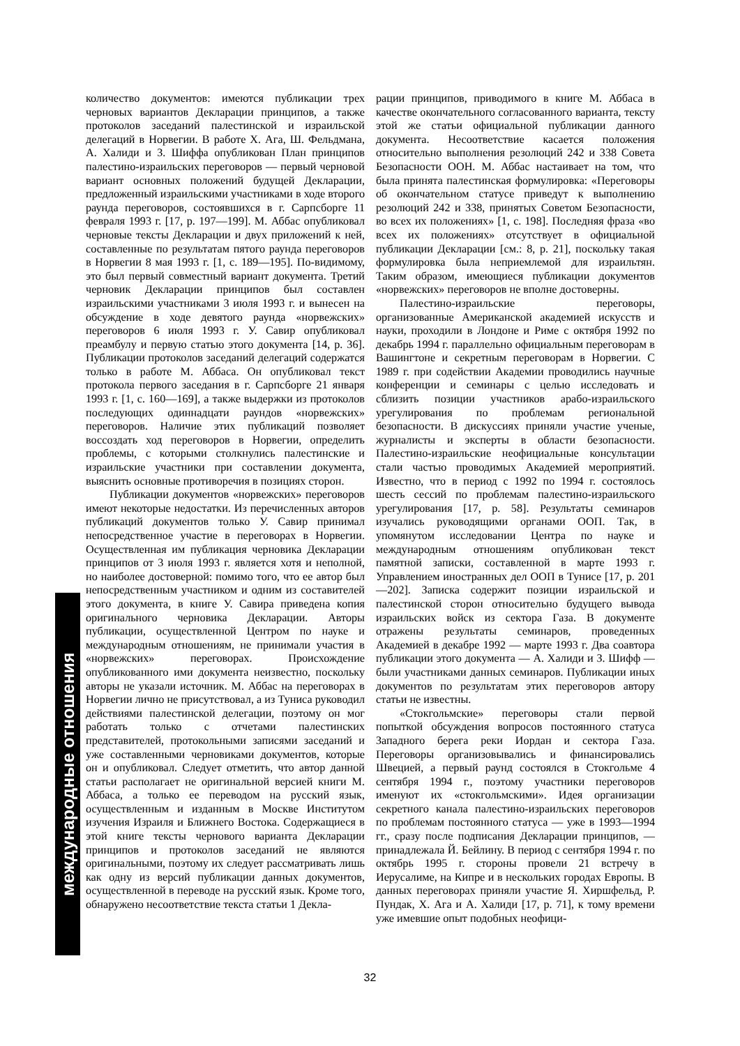количество документов: имеются публикации трех черновых вариантов Декларации принципов, а также протоколов заседаний палестинской и израильской делегаций в Норвегии. В работе Х. Ага, Ш. Фельдмана, А. Халиди и З. Шиффа опубликован План принципов палестино-израильских переговоров — первый черновой вариант основных положений будущей Декларации, предложенный израильскими участниками в ходе второго раунда переговоров, состоявшихся в г. Сарпсборге 11 февраля 1993 г. [17, р. 197—199]. М. Аббас опубликовал черновые тексты Декларации и двух приложений к ней, составленные по результатам пятого раунда переговоров в Норвегии 8 мая 1993 г. [1, с. 189—195]. По-видимому, это был первый совместный вариант документа. Третий черновик Декларации принципов был составлен израильскими участниками 3 июля 1993 г. и вынесен на обсуждение в ходе девятого раунда «норвежских» переговоров 6 июля 1993 г. У. Савир опубликовал преамбулу и первую статью этого документа [14, р. 36]. Публикации протоколов заседаний делегаций содержатся только в работе М. Аббаса. Он опубликовал текст протокола первого заседания в г. Сарпсборге 21 января 1993 г. [1, с. 160—169], а также выдержки из протоколов последующих одиннадцати раундов «норвежских» переговоров. Наличие этих публикаций позволяет воссоздать ход переговоров в Норвегии, определить проблемы, с которыми столкнулись палестинские и израильские участники при составлении документа, выяснить основные противоречия в позициях сторон.
Публикации документов «норвежских» переговоров имеют некоторые недостатки. Из перечисленных авторов публикаций документов только У. Савир принимал непосредственное участие в переговорах в Норвегии. Осуществленная им публикация черновика Декларации принципов от 3 июля 1993 г. является хотя и неполной, но наиболее достоверной: помимо того, что ее автор был непосредственным участником и одним из составителей этого документа, в книге У. Савира приведена копия оригинального черновика Декларации. Авторы публикации, осуществленной Центром по науке и международным отношениям, не принимали участия в «норвежских» переговорах. Происхождение опубликованного ими документа неизвестно, поскольку авторы не указали источник. М. Аббас на переговорах в Норвегии лично не присутствовал, а из Туниса руководил действиями палестинской делегации, поэтому он мог работать только с отчетами палестинских представителей, протокольными записями заседаний и уже составленными черновиками документов, которые он и опубликовал. Следует отметить, что автор данной статьи располагает не оригинальной версией книги М. Аббаса, а только ее переводом на русский язык, осуществленным и изданным в Москве Институтом изучения Израиля и Ближнего Востока. Содержащиеся в этой книге тексты чернового варианта Декларации принципов и протоколов заседаний не являются оригинальными, поэтому их следует рассматривать лишь как одну из версий публикации данных документов, осуществленной в переводе на русский язык. Кроме того, обнаружено несоответствие текста статьи 1 Декла-
рации принципов, приводимого в книге М. Аббаса в качестве окончательного согласованного варианта, тексту этой же статьи официальной публикации данного документа. Несоответствие касается положения относительно выполнения резолюций 242 и 338 Совета Безопасности ООН. М. Аббас настаивает на том, что была принята палестинская формулировка: «Переговоры об окончательном статусе приведут к выполнению резолюций 242 и 338, принятых Советом Безопасности, во всех их положениях» [1, с. 198]. Последняя фраза «во всех их положениях» отсутствует в официальной публикации Декларации [см.: 8, р. 21], поскольку такая формулировка была неприемлемой для израильтян. Таким образом, имеющиеся публикации документов «норвежских» переговоров не вполне достоверны.
Палестино-израильские переговоры, организованные Американской академией искусств и науки, проходили в Лондоне и Риме с октября 1992 по декабрь 1994 г. параллельно официальным переговорам в Вашингтоне и секретным переговорам в Норвегии. С 1989 г. при содействии Академии проводились научные конференции и семинары с целью исследовать и сблизить позиции участников арабо-израильского урегулирования по проблемам региональной безопасности. В дискуссиях приняли участие ученые, журналисты и эксперты в области безопасности. Палестино-израильские неофициальные консультации стали частью проводимых Академией мероприятий. Известно, что в период с 1992 по 1994 г. состоялось шесть сессий по проблемам палестино-израильского урегулирования [17, р. 58]. Результаты семинаров изучались руководящими органами ООП. Так, в упомянутом исследовании Центра по науке и международным отношениям опубликован текст памятной записки, составленной в марте 1993 г. Управлением иностранных дел ООП в Тунисе [17, р. 201—202]. Записка содержит позиции израильской и палестинской сторон относительно будущего вывода израильских войск из сектора Газа. В документе отражены результаты семинаров, проведенных Академией в декабре 1992 — марте 1993 г. Два соавтора публикации этого документа — А. Халиди и З. Шифф — были участниками данных семинаров. Публикации иных документов по результатам этих переговоров автору статьи не известны.
«Стокгольмские» переговоры стали первой попыткой обсуждения вопросов постоянного статуса Западного берега реки Иордан и сектора Газа. Переговоры организовывались и финансировались Швецией, а первый раунд состоялся в Стокгольме 4 сентября 1994 г., поэтому участники переговоров именуют их «стокгольмскими». Идея организации секретного канала палестино-израильских переговоров по проблемам постоянного статуса — уже в 1993—1994 гг., сразу после подписания Декларации принципов, — принадлежала Й. Бейлину. В период с сентября 1994 г. по октябрь 1995 г. стороны провели 21 встречу в Иерусалиме, на Кипре и в нескольких городах Европы. В данных переговорах приняли участие Я. Хиршфельд, Р. Пундак, Х. Ага и А. Халиди [17, р. 71], к тому времени уже имевшие опыт подобных неофици-
международные отношения
32